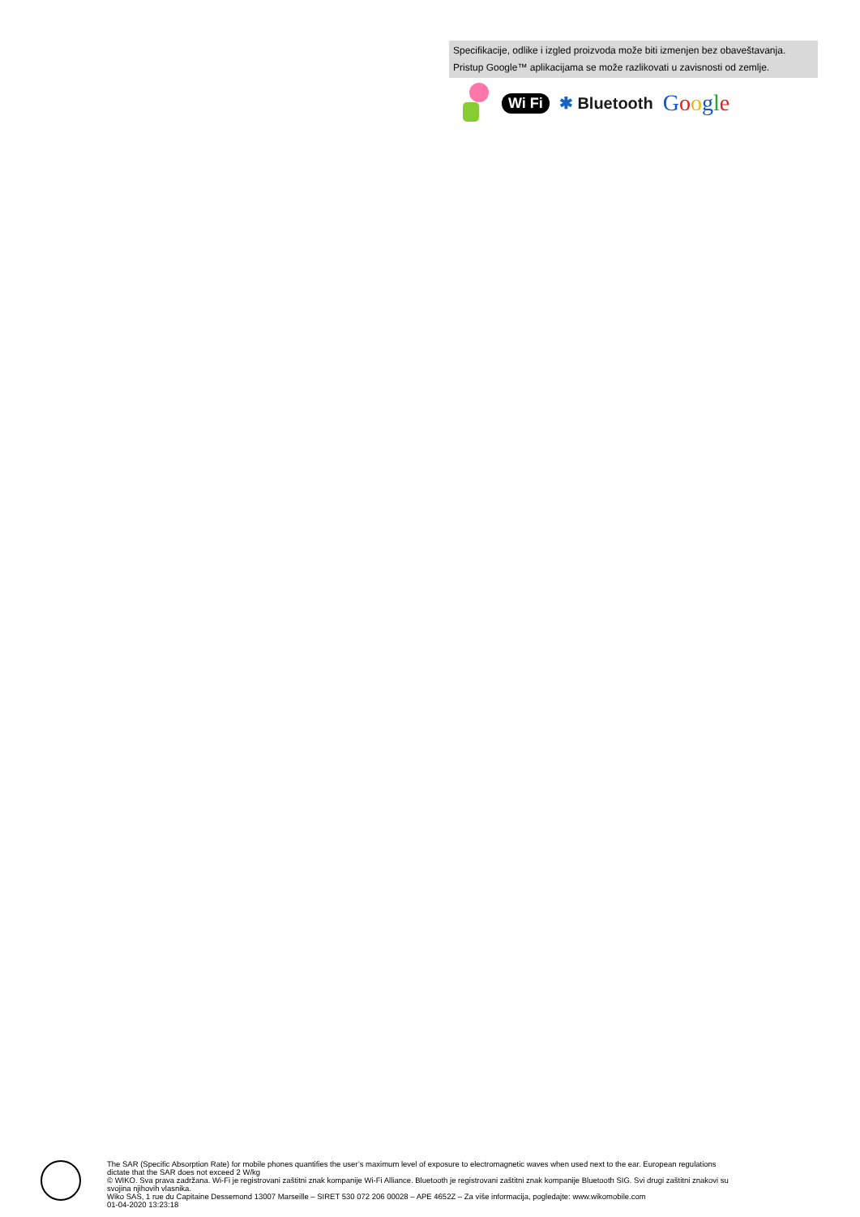Specifikacije, odlike i izgled proizvoda može biti izmenjen bez obaveštavanja.
Pristup Google™ aplikacijama se može razlikovati u zavisnosti od zemlje.
Wi Fi ✱ Bluetooth Google
The SAR (Specific Absorption Rate) for mobile phones quantifies the user’s maximum level of exposure to electromagnetic waves when used next to the ear. European regulations
dictate that the SAR does not exceed 2 W/kg
© WIKO. Sva prava zadržana. Wi-Fi je registrovani zaštitni znak kompanije Wi-Fi Alliance. Bluetooth je registrovani zaštitni znak kompanije Bluetooth SIG. Svi drugi zaštitni znakovi su
svojina njihovih vlasnika.
Wiko SAS, 1 rue du Capitaine Dessemond 13007 Marseille – SIRET 530 072 206 00028 – APE 4652Z – Za više informacija, pogledajte: www.wikomobile.com
01-04-2020 13:23:18